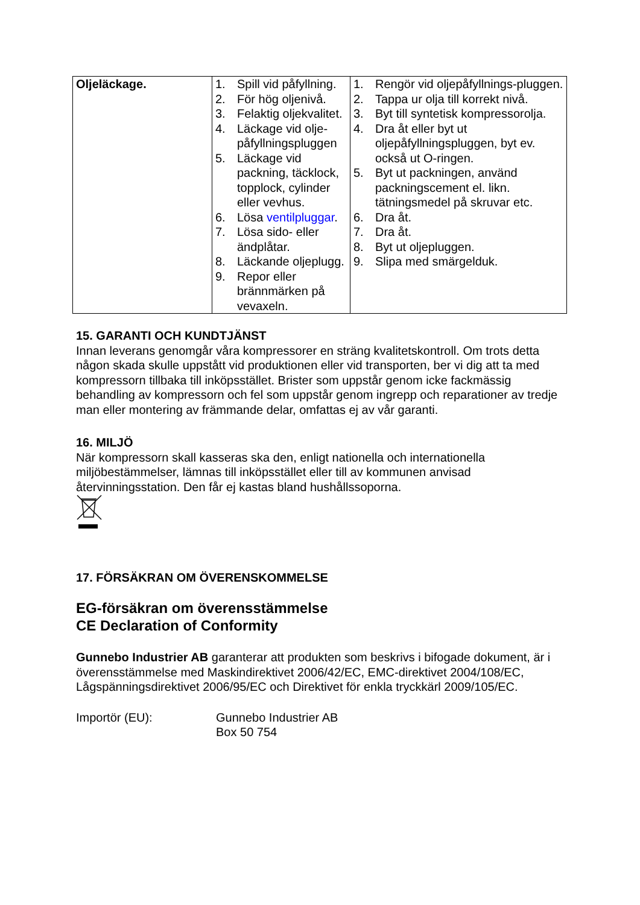| Oljeläckage. | 1. Spill vid påfyllning. 2. För hög oljenivå. 3. Felaktig oljekvalitet. 4. Läckage vid olje-påfyllningspluggen 5. Läckage vid packning, täcklock, topplock, cylinder eller vevhus. 6. Lösa ventilpluggar . 7. Lösa sido- eller ändplåtar. 8. Läckande oljeplugg. 9. Repor eller brännmärken på vevaxeln. | 1. Rengör vid oljepåfyllnings-pluggen. 2. Tappa ur olja till korrekt nivå. 3. Byt till syntetisk kompressorolja. 4. Dra åt eller byt ut oljepåfyllningspluggen, byt ev. också ut O-ringen. 5. Byt ut packningen, använd packningscement el. likn. tätningsmedel på skruvar etc. 6. Dra åt. 7. Dra åt. 8. Byt ut oljepluggen. 9. Slipa med smärgelduk. |
15. GARANTI OCH KUNDTJÄNST
Innan leverans genomgår våra kompressorer en sträng kvalitetskontroll. Om trots detta någon skada skulle uppstått vid produktionen eller vid transporten, ber vi dig att ta med kompressorn tillbaka till inköpsstället. Brister som uppstår genom icke fackmässig behandling av kompressorn och fel som uppstår genom ingrepp och reparationer av tredje man eller montering av främmande delar, omfattas ej av vår garanti.
16. MILJÖ
När kompressorn skall kasseras ska den, enligt nationella och internationella miljöbestämmelser, lämnas till inköpsstället eller till av kommunen anvisad återvinningsstation. Den får ej kastas bland hushållssoporna.
17. FÖRSÄKRAN OM ÖVERENSKOMMELSE
EG-försäkran om överensstämmelse
CE Declaration of Conformity
Gunnebo Industrier AB garanterar att produkten som beskrivs i bifogade dokument, är i överensstämmelse med Maskindirektivet 2006/42/EC, EMC-direktivet 2004/108/EC, Lågspänningsdirektivet 2006/95/EC och Direktivet för enkla tryckkärl 2009/105/EC.
Importör (EU): Gunnebo Industrier AB
Box 50 754